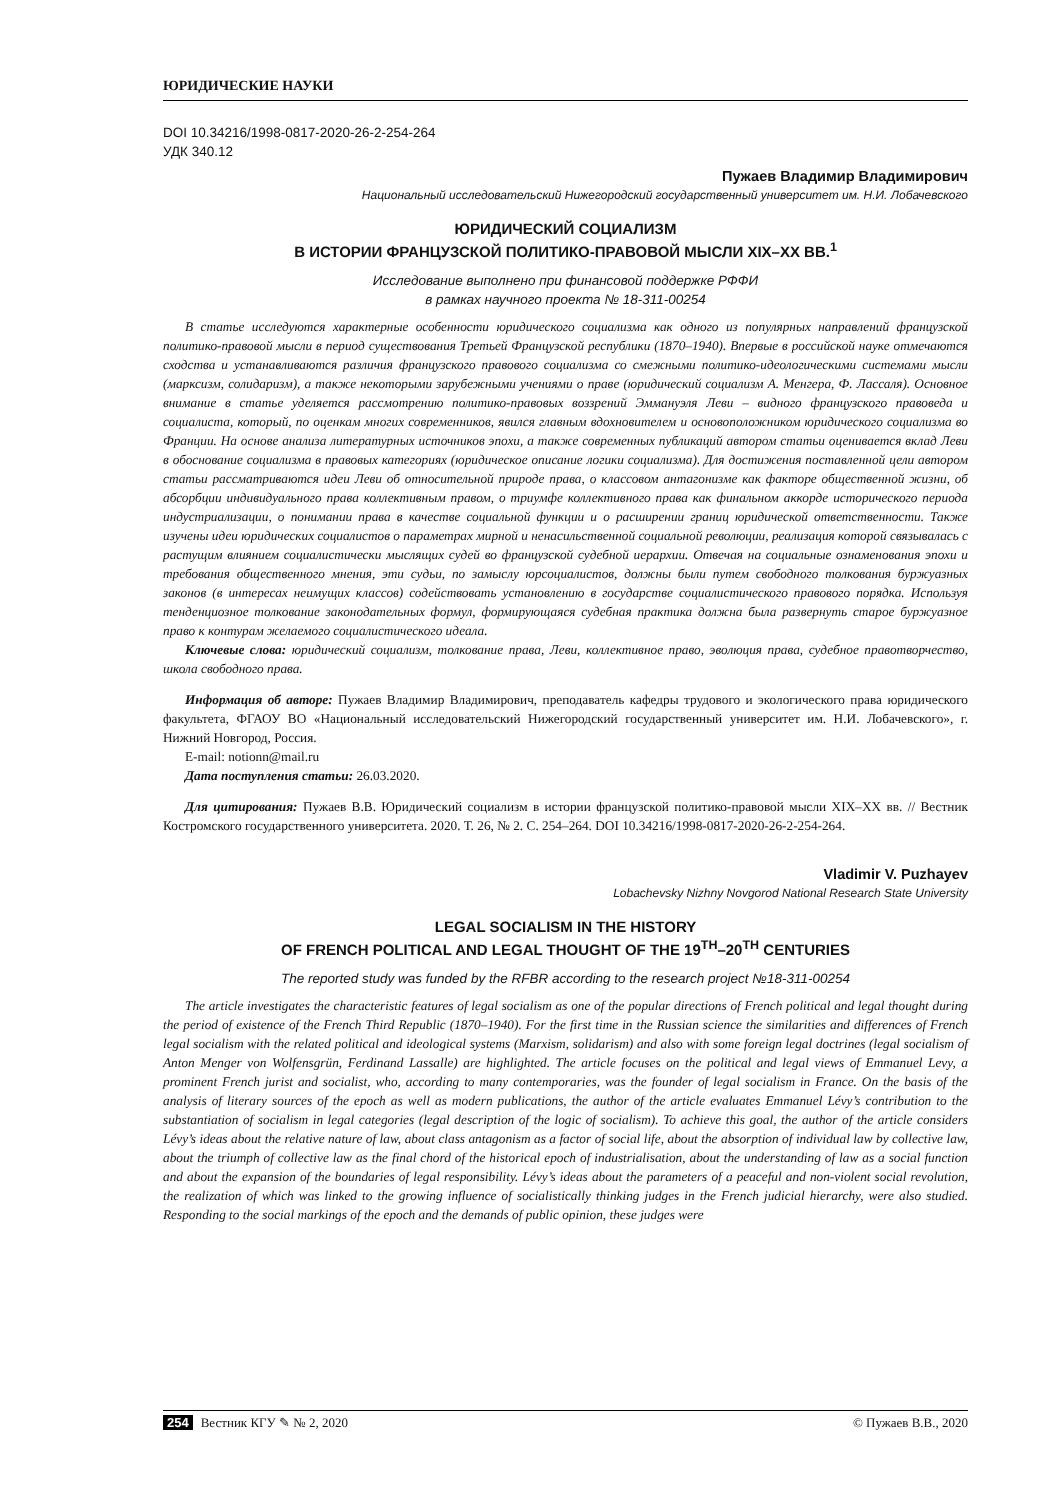ЮРИДИЧЕСКИЕ НАУКИ
DOI 10.34216/1998-0817-2020-26-2-254-264
УДК 340.12
Пужаев Владимир Владимирович
Национальный исследовательский Нижегородский государственный университет им. Н.И. Лобачевского
ЮРИДИЧЕСКИЙ СОЦИАЛИЗМ
В ИСТОРИИ ФРАНЦУЗСКОЙ ПОЛИТИКО-ПРАВОВОЙ МЫСЛИ XIX–XX ВВ.<sup>1</sup>
Исследование выполнено при финансовой поддержке РФФИ
в рамках научного проекта № 18-311-00254
В статье исследуются характерные особенности юридического социализма как одного из популярных направлений французской политико-правовой мысли в период существования Третьей Французской республики (1870–1940). Впервые в российской науке отмечаются сходства и устанавливаются различия французского правового социализма со смежными политико-идеологическими системами мысли (марксизм, солидаризм), а также некоторыми зарубежными учениями о праве (юридический социализм А. Менгера, Ф. Лассаля). Основное внимание в статье уделяется рассмотрению политико-правовых воззрений Эммануэля Леви – видного французского правоведа и социалиста, который, по оценкам многих современников, явился главным вдохновителем и основоположником юридического социализма во Франции. На основе анализа литературных источников эпохи, а также современных публикаций автором статьи оценивается вклад Леви в обоснование социализма в правовых категориях (юридическое описание логики социализма). Для достижения поставленной цели автором статьи рассматриваются идеи Леви об относительной природе права, о классовом антагонизме как факторе общественной жизни, об абсорбции индивидуального права коллективным правом, о триумфе коллективного права как финальном аккорде исторического периода индустриализации, о понимании права в качестве социальной функции и о расширении границ юридической ответственности. Также изучены идеи юридических социалистов о параметрах мирной и ненасильственной социальной революции, реализация которой связывалась с растущим влиянием социалистически мыслящих судей во французской судебной иерархии. Отвечая на социальные ознаменования эпохи и требования общественного мнения, эти судьи, по замыслу юрсоциалистов, должны были путем свободного толкования буржуазных законов (в интересах неимущих классов) содействовать установлению в государстве социалистического правового порядка. Используя тенденциозное толкование законодательных формул, формирующаяся судебная практика должна была развернуть старое буржуазное право к контурам желаемого социалистического идеала.
Ключевые слова: юридический социализм, толкование права, Леви, коллективное право, эволюция права, судебное правотворчество, школа свободного права.
Информация об авторе: Пужаев Владимир Владимирович, преподаватель кафедры трудового и экологического права юридического факультета, ФГАОУ ВО «Национальный исследовательский Нижегородский государственный университет им. Н.И. Лобачевского», г. Нижний Новгород, Россия.
E-mail: notionn@mail.ru
Дата поступления статьи: 26.03.2020.
Для цитирования: Пужаев В.В. Юридический социализм в истории французской политико-правовой мысли XIX–XX вв. // Вестник Костромского государственного университета. 2020. Т. 26, № 2. С. 254–264. DOI 10.34216/1998-0817-2020-26-2-254-264.
Vladimir V. Puzhayev
Lobachevsky Nizhny Novgorod National Research State University
LEGAL SOCIALISM IN THE HISTORY
OF FRENCH POLITICAL AND LEGAL THOUGHT OF THE 19<sup>TH</sup>–20<sup>TH</sup> CENTURIES
The reported study was funded by the RFBR according to the research project №18-311-00254
The article investigates the characteristic features of legal socialism as one of the popular directions of French political and legal thought during the period of existence of the French Third Republic (1870–1940). For the first time in the Russian science the similarities and differences of French legal socialism with the related political and ideological systems (Marxism, solidarism) and also with some foreign legal doctrines (legal socialism of Anton Menger von Wolfensgrün, Ferdinand Lassalle) are highlighted. The article focuses on the political and legal views of Emmanuel Levy, a prominent French jurist and socialist, who, according to many contemporaries, was the founder of legal socialism in France. On the basis of the analysis of literary sources of the epoch as well as modern publications, the author of the article evaluates Emmanuel Lévy’s contribution to the substantiation of socialism in legal categories (legal description of the logic of socialism). To achieve this goal, the author of the article considers Lévy’s ideas about the relative nature of law, about class antagonism as a factor of social life, about the absorption of individual law by collective law, about the triumph of collective law as the final chord of the historical epoch of industrialisation, about the understanding of law as a social function and about the expansion of the boundaries of legal responsibility. Lévy’s ideas about the parameters of a peaceful and non-violent social revolution, the realization of which was linked to the growing influence of socialistically thinking judges in the French judicial hierarchy, were also studied. Responding to the social markings of the epoch and the demands of public opinion, these judges were
254 Вестник КГУ ✎ № 2, 2020 © Пужаев В.В., 2020